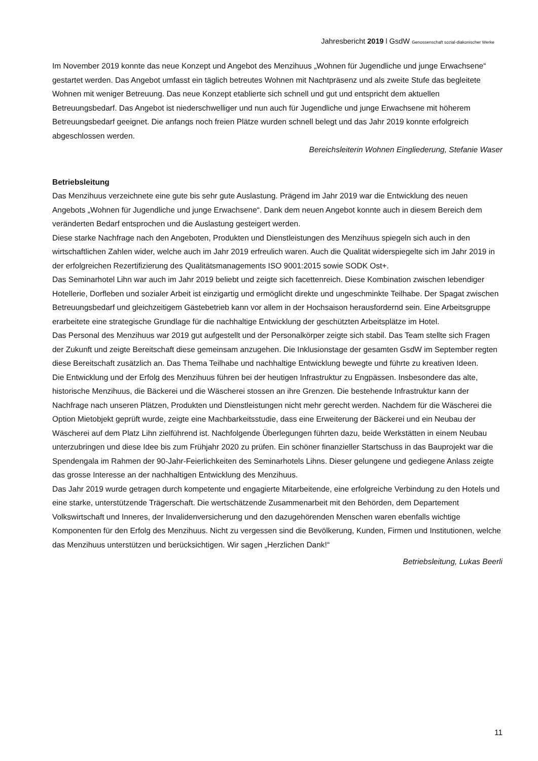Jahresbericht 2019 l GsdW Genossenschaft sozial-diakonischer Werke
Im November 2019 konnte das neue Konzept und Angebot des Menzihuus „Wohnen für Jugendliche und junge Erwachsene“ gestartet werden. Das Angebot umfasst ein täglich betreutes Wohnen mit Nachtpräsenz und als zweite Stufe das begleitete Wohnen mit weniger Betreuung. Das neue Konzept etablierte sich schnell und gut und entspricht dem aktuellen Betreuungsbedarf. Das Angebot ist niederschwelliger und nun auch für Jugendliche und junge Erwachsene mit höherem Betreuungsbedarf geeignet. Die anfangs noch freien Plätze wurden schnell belegt und das Jahr 2019 konnte erfolgreich abgeschlossen werden.
Bereichsleiterin Wohnen Eingliederung, Stefanie Waser
Betriebsleitung
Das Menzihuus verzeichnete eine gute bis sehr gute Auslastung. Prägend im Jahr 2019 war die Entwicklung des neuen Angebots „Wohnen für Jugendliche und junge Erwachsene“. Dank dem neuen Angebot konnte auch in diesem Bereich dem veränderten Bedarf entsprochen und die Auslastung gesteigert werden.
Diese starke Nachfrage nach den Angeboten, Produkten und Dienstleistungen des Menzihuus spiegeln sich auch in den wirtschaftlichen Zahlen wider, welche auch im Jahr 2019 erfreulich waren. Auch die Qualität widerspiegelte sich im Jahr 2019 in der erfolgreichen Rezertifizierung des Qualitätsmanagements ISO 9001:2015 sowie SODK Ost+.
Das Seminarhotel Lihn war auch im Jahr 2019 beliebt und zeigte sich facettenreich. Diese Kombination zwischen lebendiger Hotellerie, Dorfleben und sozialer Arbeit ist einzigartig und ermöglicht direkte und ungeschminkte Teilhabe. Der Spagat zwischen Betreuungsbedarf und gleichzeitigem Gästebetrieb kann vor allem in der Hochsaison herausfordernd sein. Eine Arbeitsgruppe erarbeitete eine strategische Grundlage für die nachhaltige Entwicklung der geschützten Arbeitsplätze im Hotel.
Das Personal des Menzihuus war 2019 gut aufgestellt und der Personalkörper zeigte sich stabil. Das Team stellte sich Fragen der Zukunft und zeigte Bereitschaft diese gemeinsam anzugehen. Die Inklusionstage der gesamten GsdW im September regten diese Bereitschaft zusätzlich an. Das Thema Teilhabe und nachhaltige Entwicklung bewegte und führte zu kreativen Ideen.
Die Entwicklung und der Erfolg des Menzihuus führen bei der heutigen Infrastruktur zu Engpässen. Insbesondere das alte, historische Menzihuus, die Bäckerei und die Wäscherei stossen an ihre Grenzen. Die bestehende Infrastruktur kann der Nachfrage nach unseren Plätzen, Produkten und Dienstleistungen nicht mehr gerecht werden. Nachdem für die Wäscherei die Option Mietobjekt geprüft wurde, zeigte eine Machbarkeitsstudie, dass eine Erweiterung der Bäckerei und ein Neubau der Wäscherei auf dem Platz Lihn zielführend ist. Nachfolgende Überlegungen führten dazu, beide Werkstätten in einem Neubau unterzubringen und diese Idee bis zum Frühjahr 2020 zu prüfen. Ein schöner finanzieller Startschuss in das Bauprojekt war die Spendengala im Rahmen der 90-Jahr-Feierlichkeiten des Seminarhotels Lihns. Dieser gelungene und gediegene Anlass zeigte das grosse Interesse an der nachhaltigen Entwicklung des Menzihuus.
Das Jahr 2019 wurde getragen durch kompetente und engagierte Mitarbeitende, eine erfolgreiche Verbindung zu den Hotels und eine starke, unterstützende Trägerschaft. Die wertschätzende Zusammenarbeit mit den Behörden, dem Departement Volkswirtschaft und Inneres, der Invalidenversicherung und den dazugehörenden Menschen waren ebenfalls wichtige Komponenten für den Erfolg des Menzihuus. Nicht zu vergessen sind die Bevölkerung, Kunden, Firmen und Institutionen, welche das Menzihuus unterstützen und berücksichtigen. Wir sagen „Herzlichen Dank!“
Betriebsleitung, Lukas Beerli
11